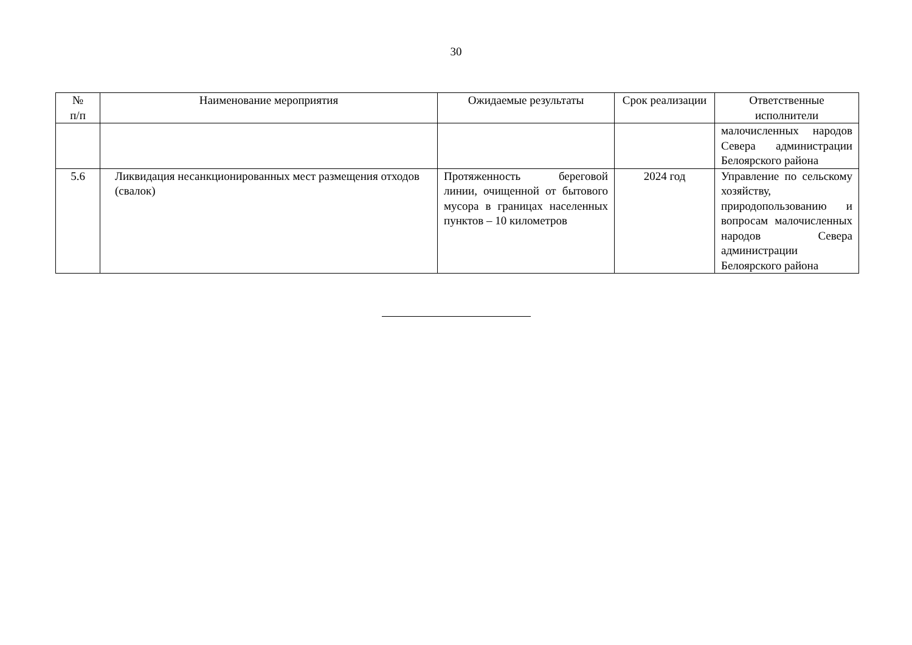30
| № п/п | Наименование мероприятия | Ожидаемые результаты | Срок реализации | Ответственные исполнители |
| --- | --- | --- | --- | --- |
| | | | | малочисленных народов Севера администрации Белоярского района |
| 5.6 | Ликвидация несанкционированных мест размещения отходов (свалок) | Протяженность береговой линии, очищенной от бытового мусора в границах населенных пунктов – 10 километров | 2024 год | Управление по сельскому хозяйству, природопользованию и вопросам малочисленных народов Севера администрации Белоярского района |